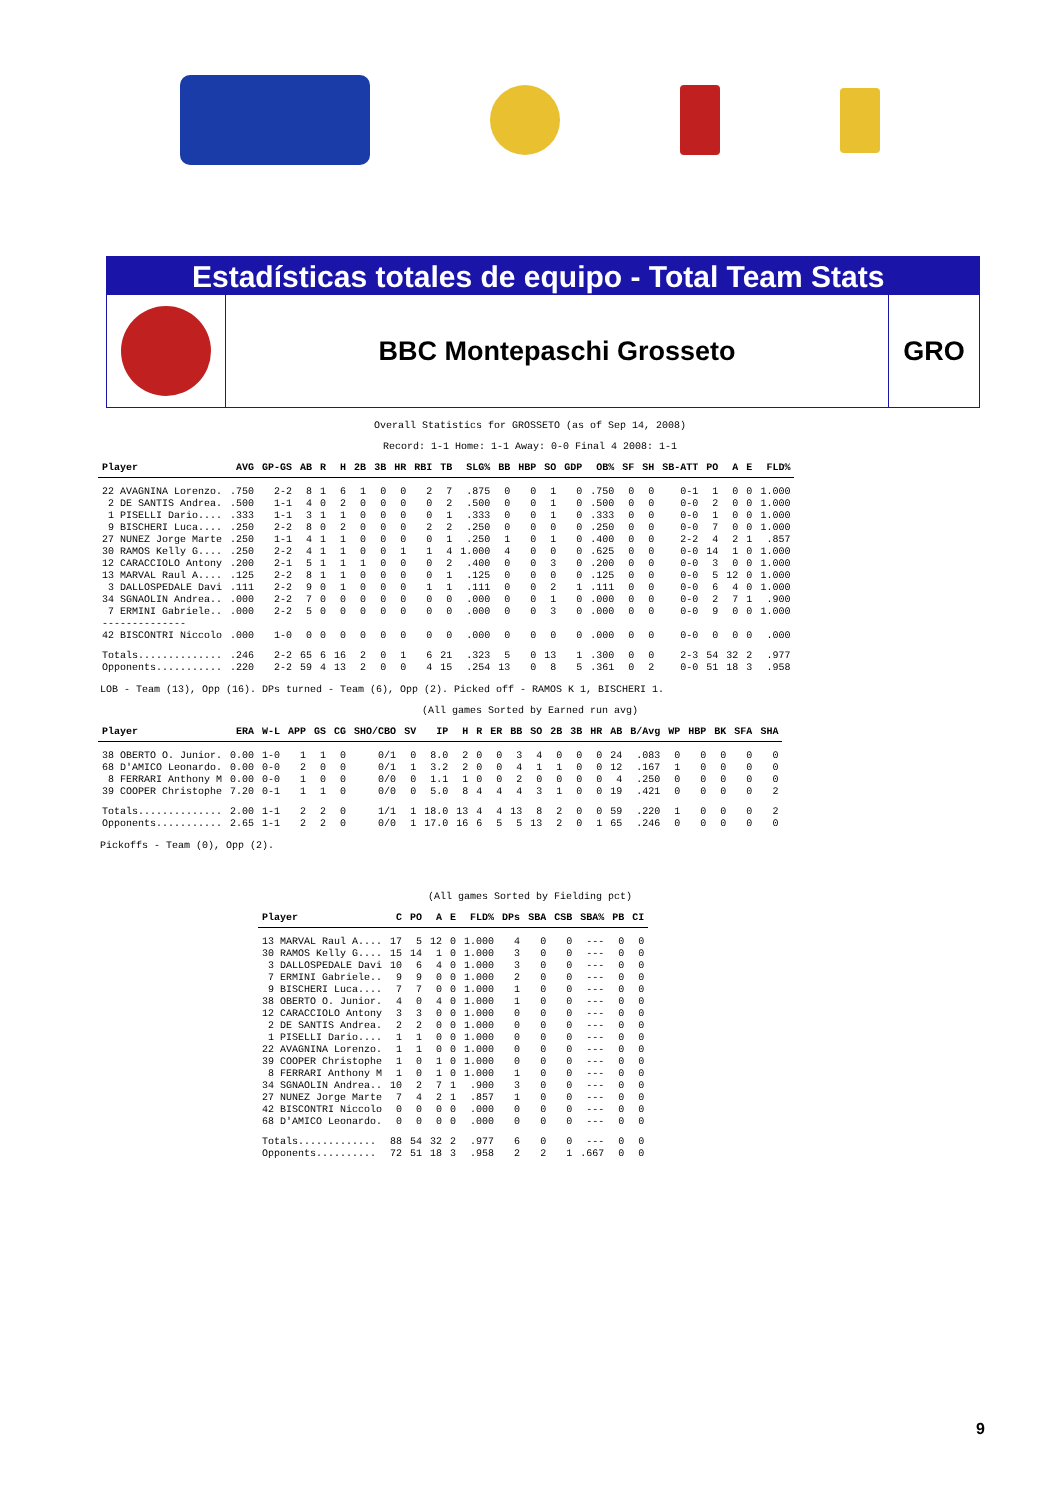Estadísticas totales de equipo - Total Team Stats
BBC Montepaschi Grosseto GRO
Overall Statistics for GROSSETO (as of Sep 14, 2008)
Record: 1-1 Home: 1-1 Away: 0-0 Final 4 2008: 1-1
| Player | AVG | GP-GS | AB | R | H | 2B | 3B | HR | RBI | TB | SLG% | BB | HBP | SO | GDP | OB% | SF | SH | SB-ATT | PO | A | E | FLD% |
| --- | --- | --- | --- | --- | --- | --- | --- | --- | --- | --- | --- | --- | --- | --- | --- | --- | --- | --- | --- | --- | --- | --- | --- |
| 22 AVAGNINA Lorenzo. | .750 | 2-2 | 8 | 1 | 6 | 1 | 0 | 0 | 2 | 7 | .875 | 0 | 0 | 1 | 0 | .750 | 0 | 0 | 0-1 | 1 | 0 | 0 | 1.000 |
| 2 DE SANTIS Andrea. | .500 | 1-1 | 4 | 0 | 2 | 0 | 0 | 0 | 0 | 2 | .500 | 0 | 0 | 1 | 0 | .500 | 0 | 0 | 0-0 | 2 | 0 | 0 | 1.000 |
| 1 PISELLI Dario.... | .333 | 1-1 | 3 | 1 | 1 | 0 | 0 | 0 | 0 | 1 | .333 | 0 | 0 | 1 | 0 | .333 | 0 | 0 | 0-0 | 1 | 0 | 0 | 1.000 |
| 9 BISCHERI Luca.... | .250 | 2-2 | 8 | 0 | 2 | 0 | 0 | 0 | 2 | 2 | .250 | 0 | 0 | 0 | 0 | .250 | 0 | 0 | 0-0 | 7 | 0 | 0 | 1.000 |
| 27 NUNEZ Jorge Marte | .250 | 1-1 | 4 | 1 | 1 | 0 | 0 | 0 | 0 | 1 | .250 | 1 | 0 | 1 | 0 | .400 | 0 | 0 | 2-2 | 4 | 2 | 1 | .857 |
| 30 RAMOS Kelly G.... | .250 | 2-2 | 4 | 1 | 1 | 0 | 0 | 1 | 1 | 4 | 1.000 | 4 | 0 | 0 | 0 | .625 | 0 | 0 | 0-0 | 14 | 1 | 0 | 1.000 |
| 12 CARACCIOLO Antony | .200 | 2-1 | 5 | 1 | 1 | 1 | 0 | 0 | 0 | 2 | .400 | 0 | 0 | 3 | 0 | .200 | 0 | 0 | 0-0 | 3 | 0 | 0 | 1.000 |
| 13 MARVAL Raul A.... | .125 | 2-2 | 8 | 1 | 1 | 0 | 0 | 0 | 0 | 1 | .125 | 0 | 0 | 0 | 0 | .125 | 0 | 0 | 0-0 | 5 | 12 | 0 | 1.000 |
| 3 DALLOSPEDALE Davi | .111 | 2-2 | 9 | 0 | 1 | 0 | 0 | 0 | 1 | 1 | .111 | 0 | 0 | 2 | 1 | .111 | 0 | 0 | 0-0 | 6 | 4 | 0 | 1.000 |
| 34 SGNAOLIN Andrea.. | .000 | 2-2 | 7 | 0 | 0 | 0 | 0 | 0 | 0 | 0 | .000 | 0 | 0 | 1 | 0 | .000 | 0 | 0 | 0-0 | 2 | 7 | 1 | .900 |
| 7 ERMINI Gabriele.. | .000 | 2-2 | 5 | 0 | 0 | 0 | 0 | 0 | 0 | 0 | .000 | 0 | 0 | 3 | 0 | .000 | 0 | 0 | 0-0 | 9 | 0 | 0 | 1.000 |
| -------------- | | | | | | | | | | | | | | | | | | | | | | | |
| 42 BISCONTRI Niccolo | .000 | 1-0 | 0 | 0 | 0 | 0 | 0 | 0 | 0 | 0 | .000 | 0 | 0 | 0 | 0 | .000 | 0 | 0 | 0-0 | 0 | 0 | 0 | .000 |
| Totals.............. | .246 | 2-2 | 65 | 6 | 16 | 2 | 0 | 1 | 6 | 21 | .323 | 5 | 0 | 13 | 1 | .300 | 0 | 0 | 2-3 | 54 | 32 | 2 | .977 |
| Opponents........... | .220 | 2-2 | 59 | 4 | 13 | 2 | 0 | 0 | 4 | 15 | .254 | 13 | 0 | 8 | 5 | .361 | 0 | 2 | 0-0 | 51 | 18 | 3 | .958 |
LOB - Team (13), Opp (16). DPs turned - Team (6), Opp (2). Picked off - RAMOS K 1, BISCHERI 1.
(All games Sorted by Earned run avg)
| Player | ERA | W-L | APP | GS | CG | SHO/CBO | SV | IP | H | R | ER | BB | SO | 2B | 3B | HR | AB | B/Avg | WP | HBP | BK | SFA | SHA |
| --- | --- | --- | --- | --- | --- | --- | --- | --- | --- | --- | --- | --- | --- | --- | --- | --- | --- | --- | --- | --- | --- | --- | --- |
| 38 OBERTO O. Junior. | 0.00 | 1-0 | 1 | 1 | 0 | 0/1 | 0 | 8.0 | 2 | 0 | 0 | 3 | 4 | 0 | 0 | 0 | 24 | .083 | 0 | 0 | 0 | 0 | 0 |
| 68 D'AMICO Leonardo. | 0.00 | 0-0 | 2 | 0 | 0 | 0/1 | 1 | 3.2 | 2 | 0 | 0 | 4 | 1 | 1 | 0 | 0 | 12 | .167 | 1 | 0 | 0 | 0 | 0 |
| 8 FERRARI Anthony M | 0.00 | 0-0 | 1 | 0 | 0 | 0/0 | 0 | 1.1 | 1 | 0 | 0 | 2 | 0 | 0 | 0 | 0 | 4 | .250 | 0 | 0 | 0 | 0 | 0 |
| 39 COOPER Christophe | 7.20 | 0-1 | 1 | 1 | 0 | 0/0 | 0 | 5.0 | 8 | 4 | 4 | 4 | 3 | 1 | 0 | 0 | 19 | .421 | 0 | 0 | 0 | 0 | 2 |
| Totals.............. | 2.00 | 1-1 | 2 | 2 | 0 | 1/1 | 1 | 18.0 | 13 | 4 | 4 | 13 | 8 | 2 | 0 | 0 | 59 | .220 | 1 | 0 | 0 | 0 | 2 |
| Opponents........... | 2.65 | 1-1 | 2 | 2 | 0 | 0/0 | 1 | 17.0 | 16 | 6 | 5 | 5 | 13 | 2 | 0 | 1 | 65 | .246 | 0 | 0 | 0 | 0 | 0 |
Pickoffs - Team (0), Opp (2).
(All games Sorted by Fielding pct)
| Player | C | PO | A | E | FLD% | DPs | SBA | CSB | SBA% | PB | CI |
| --- | --- | --- | --- | --- | --- | --- | --- | --- | --- | --- | --- |
| 13 MARVAL Raul A.... | 17 | 5 | 12 | 0 | 1.000 | 4 | 0 | 0 | --- | 0 | 0 |
| 30 RAMOS Kelly G.... | 15 | 14 | 1 | 0 | 1.000 | 3 | 0 | 0 | --- | 0 | 0 |
| 3 DALLOSPEDALE Davi | 10 | 6 | 4 | 0 | 1.000 | 3 | 0 | 0 | --- | 0 | 0 |
| 7 ERMINI Gabriele.. | 9 | 9 | 0 | 0 | 1.000 | 2 | 0 | 0 | --- | 0 | 0 |
| 9 BISCHERI Luca.... | 7 | 7 | 0 | 0 | 1.000 | 1 | 0 | 0 | --- | 0 | 0 |
| 38 OBERTO O. Junior. | 4 | 0 | 4 | 0 | 1.000 | 1 | 0 | 0 | --- | 0 | 0 |
| 12 CARACCIOLO Antony | 3 | 3 | 0 | 0 | 1.000 | 0 | 0 | 0 | --- | 0 | 0 |
| 2 DE SANTIS Andrea. | 2 | 2 | 0 | 0 | 1.000 | 0 | 0 | 0 | --- | 0 | 0 |
| 1 PISELLI Dario.... | 1 | 1 | 0 | 0 | 1.000 | 0 | 0 | 0 | --- | 0 | 0 |
| 22 AVAGNINA Lorenzo. | 1 | 1 | 0 | 0 | 1.000 | 0 | 0 | 0 | --- | 0 | 0 |
| 39 COOPER Christophe | 1 | 0 | 1 | 0 | 1.000 | 0 | 0 | 0 | --- | 0 | 0 |
| 8 FERRARI Anthony M | 1 | 0 | 1 | 0 | 1.000 | 1 | 0 | 0 | --- | 0 | 0 |
| 34 SGNAOLIN Andrea.. | 10 | 2 | 7 | 1 | .900 | 3 | 0 | 0 | --- | 0 | 0 |
| 27 NUNEZ Jorge Marte | 7 | 4 | 2 | 1 | .857 | 1 | 0 | 0 | --- | 0 | 0 |
| 42 BISCONTRI Niccolo | 0 | 0 | 0 | 0 | .000 | 0 | 0 | 0 | --- | 0 | 0 |
| 68 D'AMICO Leonardo. | 0 | 0 | 0 | 0 | .000 | 0 | 0 | 0 | --- | 0 | 0 |
| Totals............. | 88 | 54 | 32 | 2 | .977 | 6 | 0 | 0 | --- | 0 | 0 |
| Opponents.......... | 72 | 51 | 18 | 3 | .958 | 2 | 2 | 1 | .667 | 0 | 0 |
9